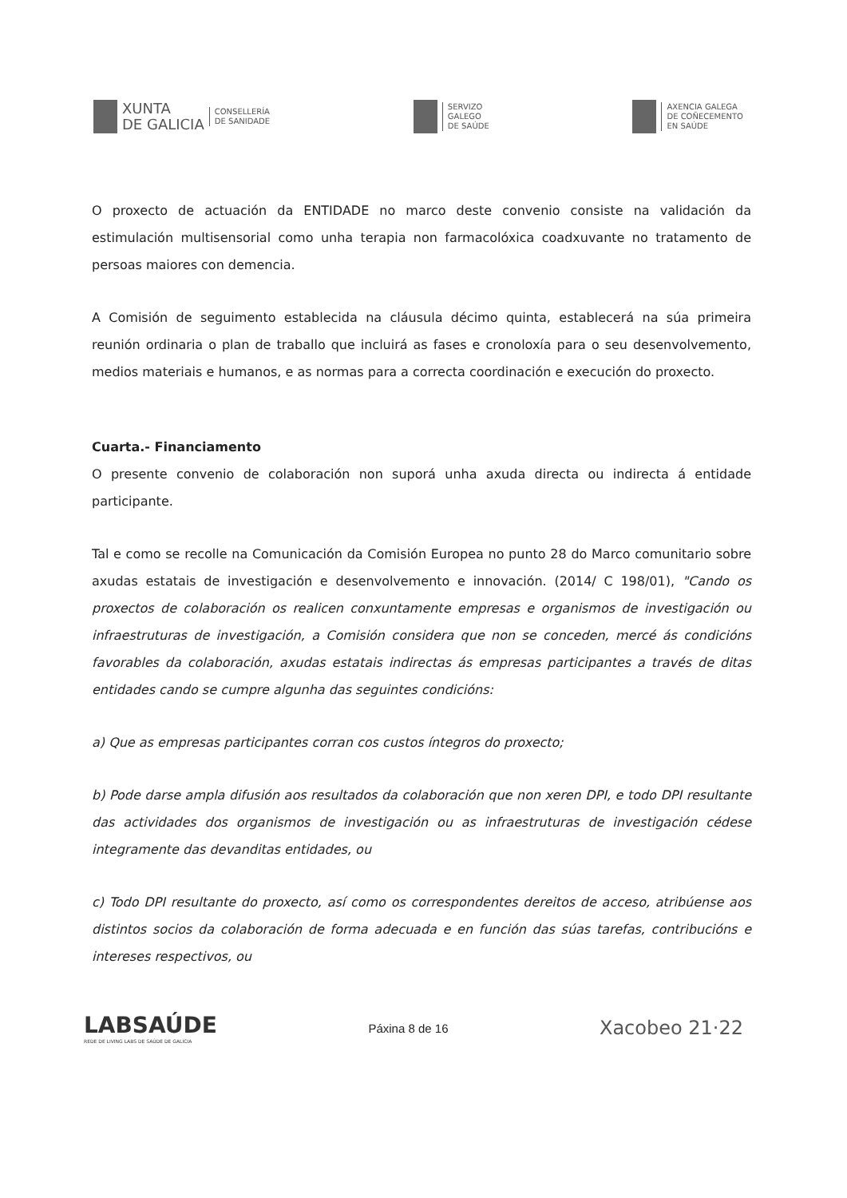XUNTA
DE GALICIA
CONSELLERÍA
DE SANIDADE
SERVIZO
GALEGO
DE SAÚDE
AXENCIA GALEGA
DE COÑECEMENTO
EN SAÚDE
O proxecto de actuación da ENTIDADE no marco deste convenio consiste na validación da estimulación multisensorial como unha terapia non farmacolóxica coadxuvante no tratamento de persoas maiores con demencia.
A Comisión de seguimento establecida na cláusula décimo quinta, establecerá na súa primeira reunión ordinaria o plan de traballo que incluirá as fases e cronoloxía para o seu desenvolvemento, medios materiais e humanos, e as normas para a correcta coordinación e execución do proxecto.
Cuarta.- Financiamento
O presente convenio de colaboración non suporá unha axuda directa ou indirecta á entidade participante.
Tal e como se recolle na Comunicación da Comisión Europea no punto 28 do Marco comunitario sobre axudas estatais de investigación e desenvolvemento e innovación. (2014/ C 198/01), "Cando os proxectos de colaboración os realicen conxuntamente empresas e organismos de investigación ou infraestruturas de investigación, a Comisión considera que non se conceden, mercé ás condicións favorables da colaboración, axudas estatais indirectas ás empresas participantes a través de ditas entidades cando se cumpre algunha das seguintes condicións:
a) Que as empresas participantes corran cos custos íntegros do proxecto;
b) Pode darse ampla difusión aos resultados da colaboración que non xeren DPI, e todo DPI resultante das actividades dos organismos de investigación ou as infraestruturas de investigación cédese integramente das devanditas entidades, ou
c) Todo DPI resultante do proxecto, así como os correspondentes dereitos de acceso, atribúense aos distintos socios da colaboración de forma adecuada e en función das súas tarefas, contribucións e intereses respectivos, ou
LABSAÚDE
REDE DE LIVING LABS DE SAÚDE DE GALICIA
Páxina 8 de 16
Xacobeo 21·22